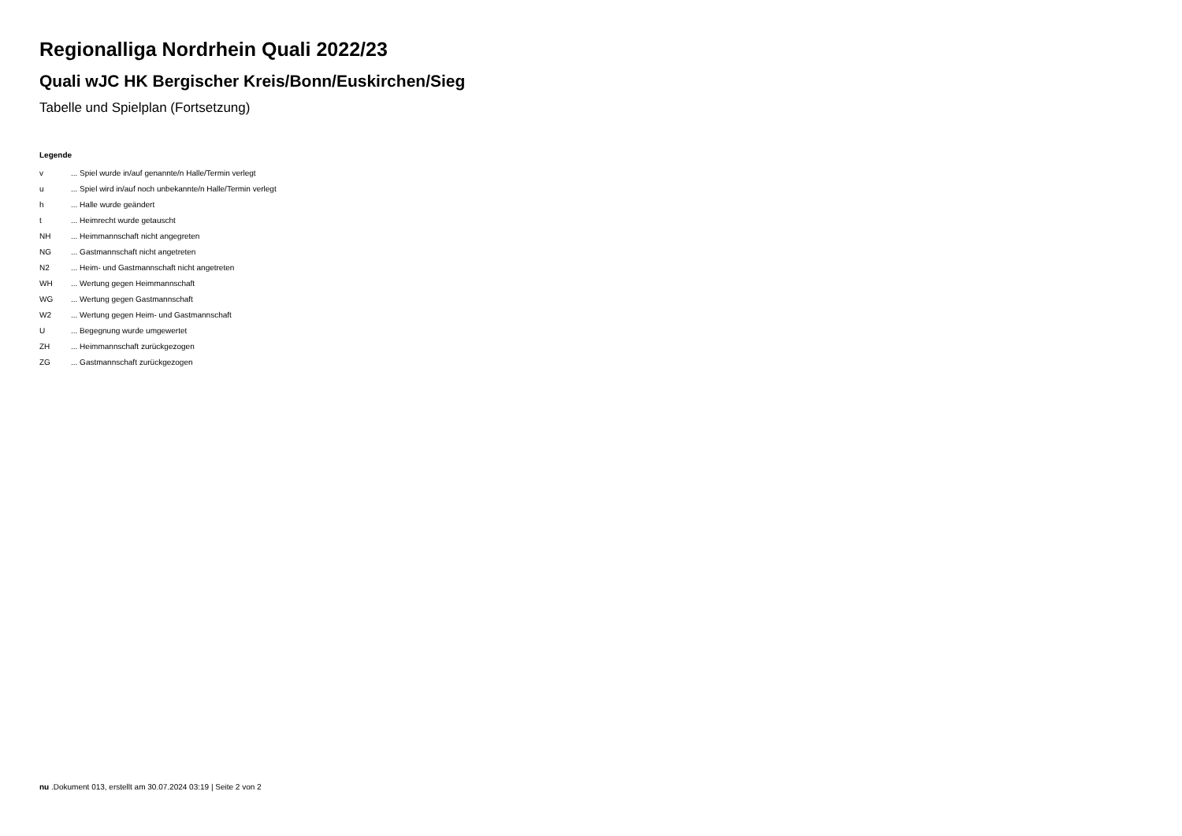Regionalliga Nordrhein Quali 2022/23
Quali wJC HK Bergischer Kreis/Bonn/Euskirchen/Sieg
Tabelle und Spielplan (Fortsetzung)
Legende
| v | ... Spiel wurde in/auf genannte/n Halle/Termin verlegt |
| u | ... Spiel wird in/auf noch unbekannte/n Halle/Termin verlegt |
| h | ... Halle wurde geändert |
| t | ... Heimrecht wurde getauscht |
| NH | ... Heimmannschaft nicht angegreten |
| NG | ... Gastmannschaft nicht angetreten |
| N2 | ... Heim- und Gastmannschaft nicht angetreten |
| WH | ... Wertung gegen Heimmannschaft |
| WG | ... Wertung gegen Gastmannschaft |
| W2 | ... Wertung gegen Heim- und Gastmannschaft |
| U | ... Begegnung wurde umgewertet |
| ZH | ... Heimmannschaft zurückgezogen |
| ZG | ... Gastmannschaft zurückgezogen |
nu .Dokument 013, erstellt am 30.07.2024 03:19 | Seite 2 von 2